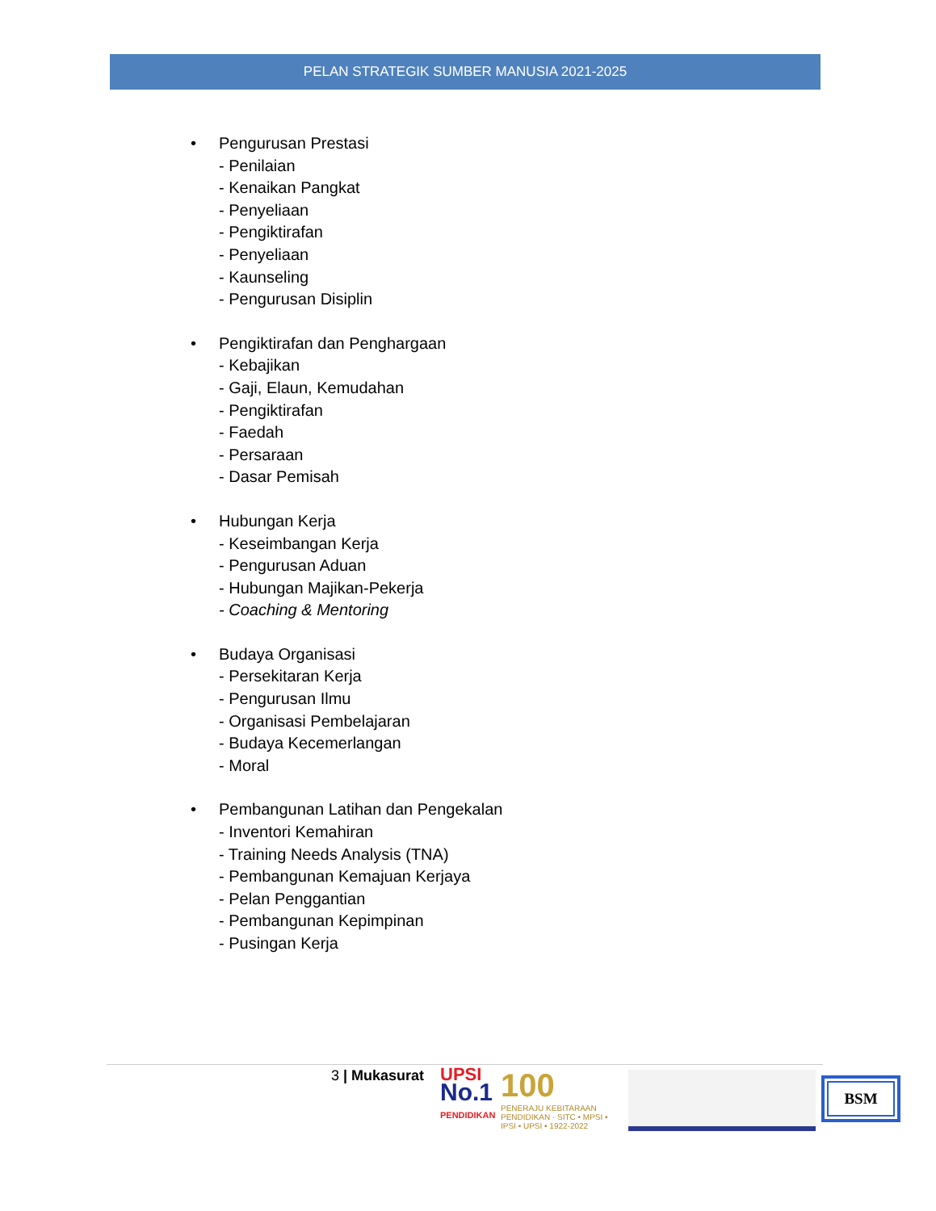PELAN STRATEGIK SUMBER MANUSIA 2021-2025
• Pengurusan Prestasi
- Penilaian
- Kenaikan Pangkat
- Penyeliaan
- Pengiktirafan
- Penyeliaan
- Kaunseling
- Pengurusan Disiplin
• Pengiktirafan dan Penghargaan
- Kebajikan
- Gaji, Elaun, Kemudahan
- Pengiktirafan
- Faedah
- Persaraan
- Dasar Pemisah
• Hubungan Kerja
- Keseimbangan Kerja
- Pengurusan Aduan
- Hubungan Majikan-Pekerja
- Coaching & Mentoring
• Budaya Organisasi
- Persekitaran Kerja
- Pengurusan Ilmu
- Organisasi Pembelajaran
- Budaya Kecemerlangan
- Moral
• Pembangunan Latihan dan Pengekalan
- Inventori Kemahiran
- Training Needs Analysis (TNA)
- Pembangunan Kemajuan Kerjaya
- Pelan Penggantian
- Pembangunan Kepimpinan
- Pusingan Kerja
3 | Mukasurat
UPSI
No.1
PENDIDIKAN
100
PENERAJU KEBITARAAN PENDIDIKAN · SITC • MPSI • IPSI • UPSI • 1922-2022
BSM